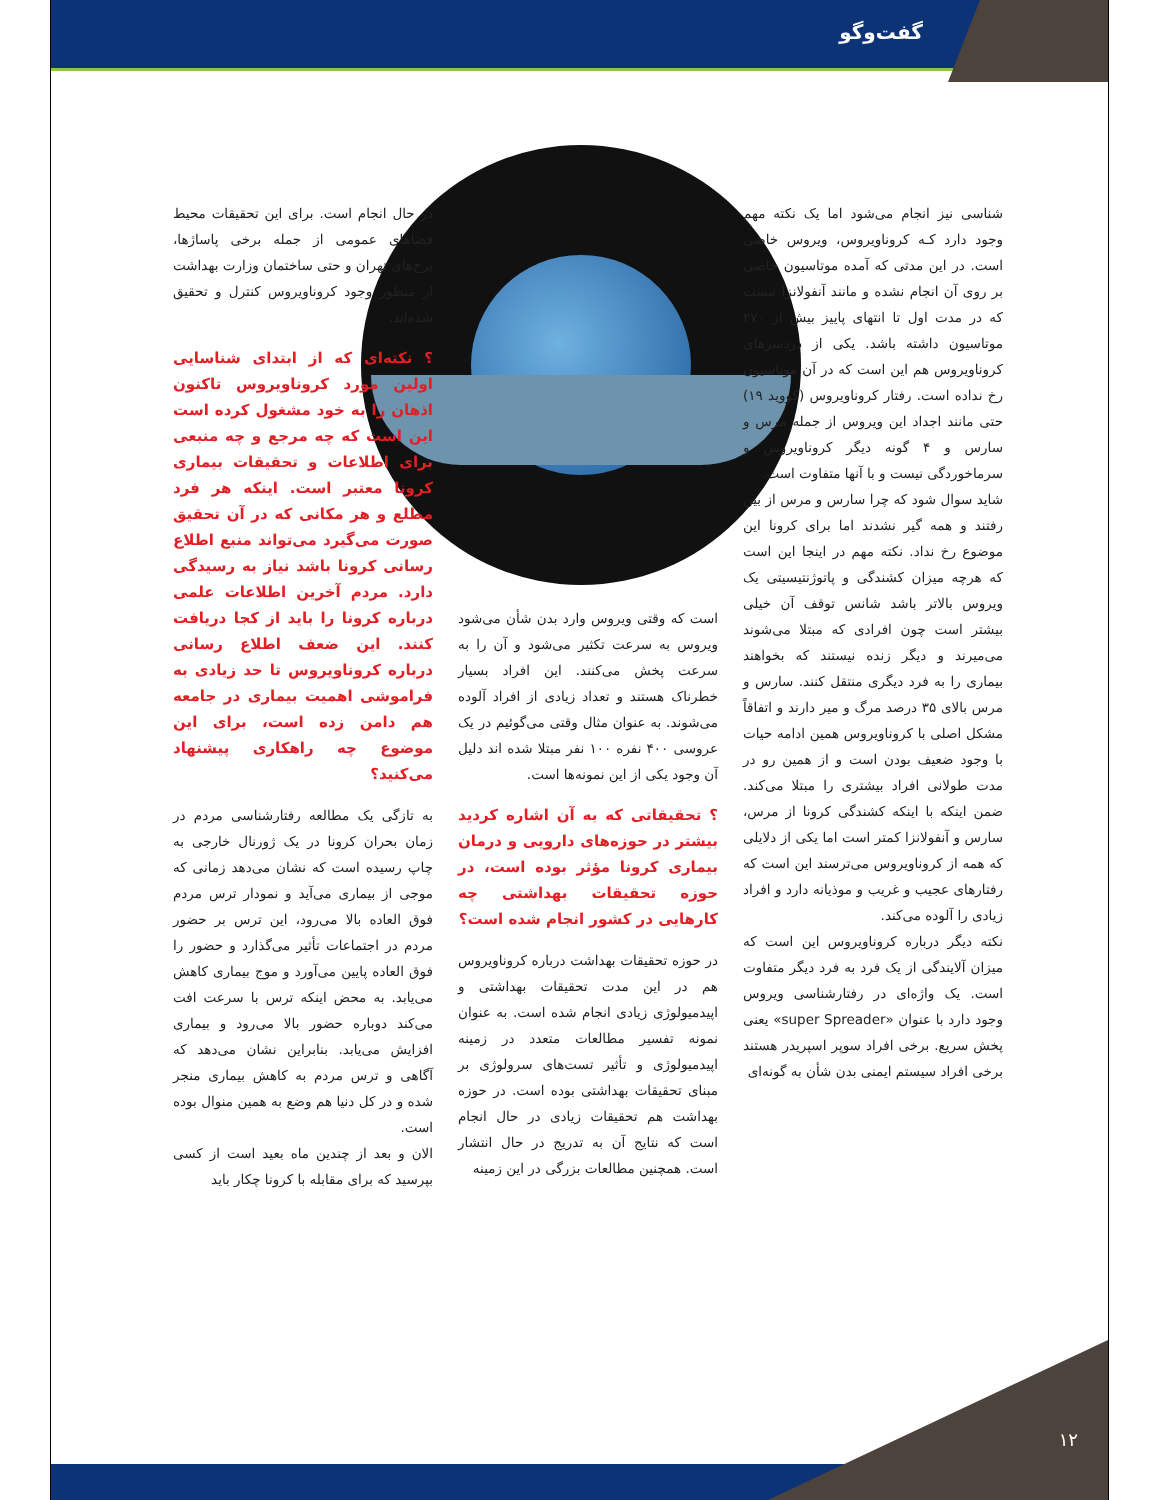گفت‌وگو
شناسی نیز انجام می‌شود اما یک نکته مهم وجود دارد کـه کروناویروس، ویروس خاصی است. در این مدتی که آمده موتاسیون خاصی بر روی آن انجام نشده و مانند آنفولانزا نیست که در مدت اول تا انتهای پاییز بیش از ۲۷۰ موتاسیون داشته باشد. یکی از دردسرهای کروناویروس هم این است که در آن موتاسیون رخ نداده است. رفتار کروناویروس (کووید ۱۹) حتی مانند اجداد این ویروس از جمله مرس و سارس و ۴ گونه دیگر کروناویروس و سرماخوردگی نیست و با آنها متفاوت است.
شاید سوال شود که چرا سارس و مرس از بین رفتند و همه گیر نشدند اما برای کرونا این موضوع رخ نداد. نکته مهم در اینجا این است که هرچه میزان کشندگی و پاتوژنتیسیتی یک ویروس بالاتر باشد شانس توقف آن خیلی بیشتر است چون افرادی که مبتلا می‌شوند می‌میرند و دیگر زنده نیستند که بخواهند بیماری را به فرد دیگری منتقل کنند. سارس و مرس بالای ۳۵ درصد مرگ و میر دارند و اتفاقاً مشکل اصلی با کروناویروس همین ادامه حیات با وجود ضعیف بودن است و از همین رو در مدت طولانی افراد بیشتری را مبتلا می‌کند. ضمن اینکه با اینکه کشندگی کرونا از مرس، سارس و آنفولانزا کمتر است اما یکی از دلایلی که همه از کروناویروس می‌ترسند این است که رفتارهای عجیب و غریب و موذیانه دارد و افراد زیادی را آلوده می‌کند.
نکته دیگر درباره کروناویروس این است که میزان آلایندگی از یک فرد به فرد دیگر متفاوت است. یک واژه‌ای در رفتارشناسی ویروس وجود دارد با عنوان «super Spreader» یعنی پخش سریع. برخی افراد سوپر اسپریدر هستند برخی افراد سیستم ایمنی بدن شأن به گونه‌ای
است که وقتی ویروس وارد بدن شأن می‌شود ویروس به سرعت تکثیر می‌شود و آن را به سرعت پخش می‌کنند. این افراد بسیار خطرناک هستند و تعداد زیادی از افراد آلوده می‌شوند. به عنوان مثال وقتی می‌گوئیم در یک عروسی ۴۰۰ نفره ۱۰۰ نفر مبتلا شده اند دلیل آن وجود یکی از این نمونه‌ها است.
؟ تحقیقاتی که به آن اشاره کردید بیشتر در حوزه‌های دارویی و درمان بیماری کرونا مؤثر بوده است، در حوزه تحقیقات بهداشتی چه کارهایی در کشور انجام شده است؟
در حوزه تحقیقات بهداشت درباره کروناویروس هم در این مدت تحقیقات بهداشتی و اپیدمیولوژی زیادی انجام شده است. به عنوان نمونه تفسیر مطالعات متعدد در زمینه اپیدمیولوژی و تأثیر تست‌های سرولوژی بر مبنای تحقیقات بهداشتی بوده است. در حوزه بهداشت هم تحقیقات زیادی در حال انجام است که نتایج آن به تدریج در حال انتشار است. همچنین مطالعات بزرگی در این زمینه
در حال انجام است. برای این تحقیقات محیط فضاهای عمومی از جمله برخی پاساژها، برج‌های تهران و حتی ساختمان وزارت بهداشت از منظور وجود کروناویروس کنترل و تحقیق شده‌اند.
؟ نکته‌ای که از ابتدای شناسایی اولین مورد کروناویروس تاکنون اذهان را به خود مشغول کرده است این است که چه مرجع و چه منبعی برای اطلاعات و تحقیقات بیماری کرونا معتبر است. اینکه هر فرد مطلع و هر مکانی که در آن تحقیق صورت می‌گیرد می‌تواند منبع اطلاع رسانی کرونا باشد نیاز به رسیدگی دارد. مردم آخرین اطلاعات علمی درباره کرونا را باید از کجا دریافت کنند. این ضعف اطلاع رسانی درباره کروناویروس تا حد زیادی به فراموشی اهمیت بیماری در جامعه هم دامن زده است، برای این موضوع چه راهکاری پیشنهاد می‌کنید؟
به تازگی یک مطالعه رفتارشناسی مردم در زمان بحران کرونا در یک ژورنال خارجی به چاپ رسیده است که نشان می‌دهد زمانی که موجی از بیماری می‌آید و نمودار ترس مردم فوق العاده بالا می‌رود، این ترس بر حضور مردم در اجتماعات تأثیر می‌گذارد و حضور را فوق العاده پایین می‌آورد و موج بیماری کاهش می‌یابد. به محض اینکه ترس با سرعت افت می‌کند دوباره حضور بالا می‌رود و بیماری افزایش می‌یابد. بنابراین نشان می‌دهد که آگاهی و ترس مردم به کاهش بیماری منجر شده و در کل دنیا هم وضع به همین منوال بوده است.
الان و بعد از چندین ماه بعید است از کسی بپرسید که برای مقابله با کرونا چکار باید
۱۲